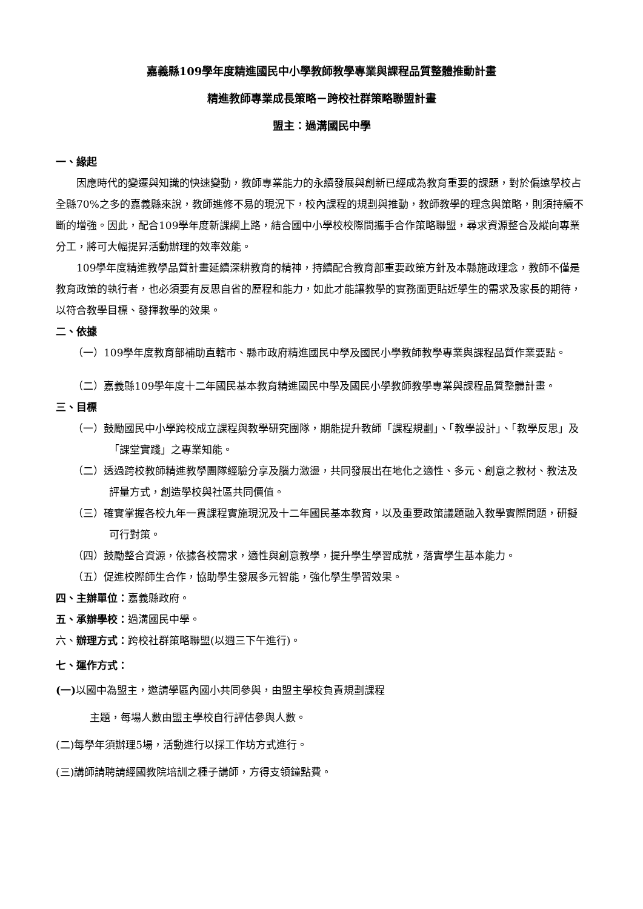嘉義縣109學年度精進國民中小學教師教學專業與課程品質整體推動計畫
精進教師專業成長策略－跨校社群策略聯盟計畫
盟主：過溝國民中學
一、緣起
因應時代的變遷與知識的快速變動，教師專業能力的永續發展與創新已經成為教育重要的課題，對於偏遠學校占全縣70%之多的嘉義縣來說，教師進修不易的現況下，校內課程的規劃與推動，教師教學的理念與策略，則須持續不斷的增強。因此，配合109學年度新課綱上路，結合國中小學校校際間攜手合作策略聯盟，尋求資源整合及縱向專業分工，將可大幅提昇活動辦理的效率效能。
109學年度精進教學品質計畫延續深耕教育的精神，持續配合教育部重要政策方針及本縣施政理念，教師不僅是教育政策的執行者，也必須要有反思自省的歷程和能力，如此才能讓教學的實務面更貼近學生的需求及家長的期待，以符合教學目標、發揮教學的效果。
二、依據
（一）109學年度教育部補助直轄市、縣市政府精進國民中學及國民小學教師教學專業與課程品質作業要點。
（二）嘉義縣109學年度十二年國民基本教育精進國民中學及國民小學教師教學專業與課程品質整體計畫。
三、目標
（一）鼓勵國民中小學跨校成立課程與教學研究團隊，期能提升教師「課程規劃」、「教學設計」、「教學反思」及「課堂實踐」之專業知能。
（二）透過跨校教師精進教學團隊經驗分享及腦力激盪，共同發展出在地化之適性、多元、創意之教材、教法及評量方式，創造學校與社區共同價值。
（三）確實掌握各校九年一貫課程實施現況及十二年國民基本教育，以及重要政策議題融入教學實際問題，研擬可行對策。
（四）鼓勵整合資源，依據各校需求，適性與創意教學，提升學生學習成就，落實學生基本能力。
（五）促進校際師生合作，協助學生發展多元智能，強化學生學習效果。
四、主辦單位：嘉義縣政府。
五、承辦學校：過溝國民中學。
六、辦理方式：跨校社群策略聯盟(以週三下午進行)。
七、運作方式：
(一) 以國中為盟主，邀請學區內國小共同參與，由盟主學校負責規劃課程
主題，每場人數由盟主學校自行評估參與人數。
(二)每學年須辦理5場，活動進行以採工作坊方式進行。
(三)講師請聘請經國教院培訓之種子講師，方得支領鐘點費。